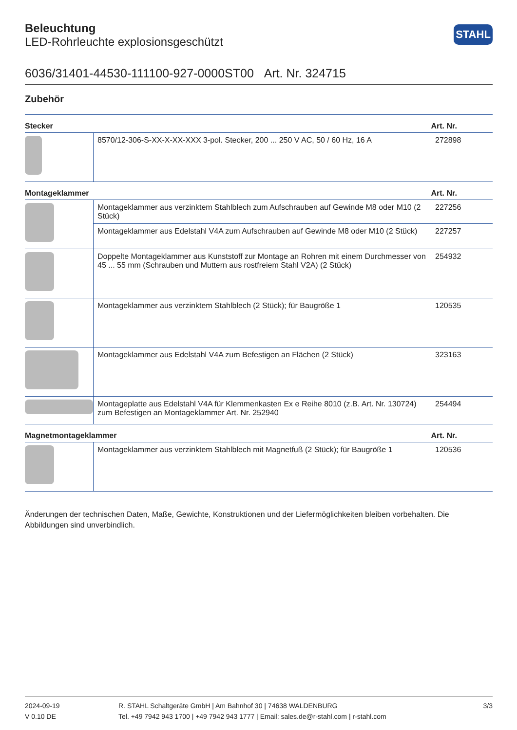STAHL
Beleuchtung
LED-Rohrleuchte explosionsgeschützt
6036/31401-44530-111100-927-0000ST00 Art. Nr. 324715
Zubehör
| Stecker | | Art. Nr. |
| --- | --- | --- |
| | 8570/12-306-S-XX-X-XX-XXX 3-pol. Stecker, 200 ... 250 V AC, 50 / 60 Hz, 16 A | 272898 |
| Montageklammer | | Art. Nr. |
| | Montageklammer aus verzinktem Stahlblech zum Aufschrauben auf Gewinde M8 oder M10 (2 Stück) | 227256 |
| | Montageklammer aus Edelstahl V4A zum Aufschrauben auf Gewinde M8 oder M10 (2 Stück) | 227257 |
| | Doppelte Montageklammer aus Kunststoff zur Montage an Rohren mit einem Durchmesser von 45 ... 55 mm (Schrauben und Muttern aus rostfreiem Stahl V2A) (2 Stück) | 254932 |
| | Montageklammer aus verzinktem Stahlblech (2 Stück); für Baugröße 1 | 120535 |
| | Montageklammer aus Edelstahl V4A zum Befestigen an Flächen (2 Stück) | 323163 |
| | Montageplatte aus Edelstahl V4A für Klemmenkasten Ex e Reihe 8010 (z.B. Art. Nr. 130724) zum Befestigen an Montageklammer Art. Nr. 252940 | 254494 |
| Magnetmontageklammer | | Art. Nr. |
| | Montageklammer aus verzinktem Stahlblech mit Magnetfuß (2 Stück); für Baugröße 1 | 120536 |
Änderungen der technischen Daten, Maße, Gewichte, Konstruktionen und der Liefermöglichkeiten bleiben vorbehalten. Die Abbildungen sind unverbindlich.
2024-09-19
V 0.10 DE
R. STAHL Schaltgeräte GmbH | Am Bahnhof 30 | 74638 WALDENBURG
Tel. +49 7942 943 1700 | +49 7942 943 1777 | Email: sales.de@r-stahl.com | r-stahl.com
3/3